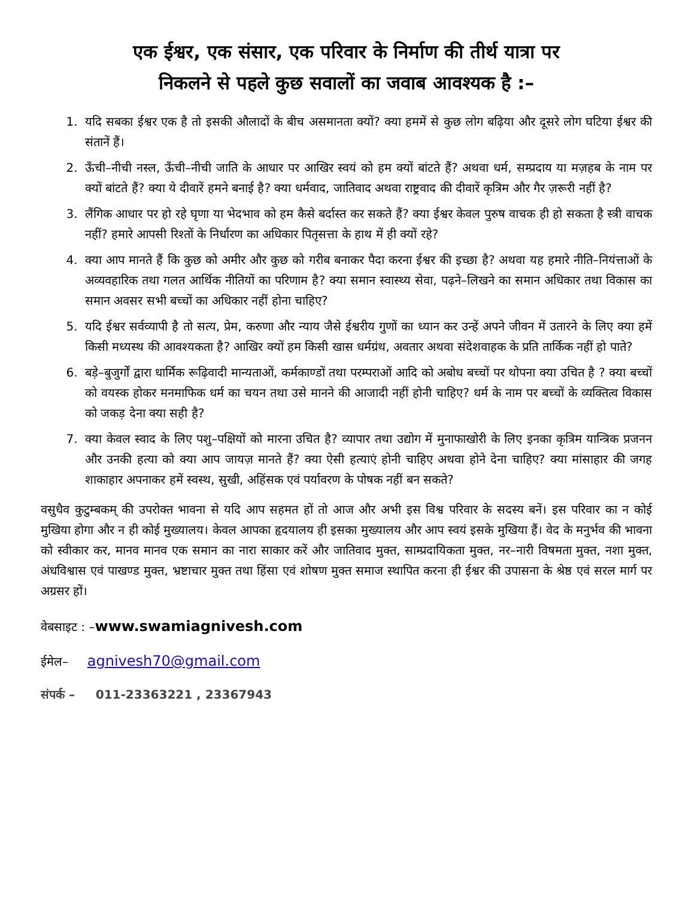एक ईश्वर, एक संसार, एक परिवार के निर्माण की तीर्थ यात्रा पर
निकलने से पहले कुछ सवालों का जवाब आवश्यक है :–
1. यदि सबका ईश्वर एक है तो इसकी औलादों के बीच असमानता क्यों? क्या हममें से कुछ लोग बढ़िया और दूसरे लोग घटिया ईश्वर की संतानें हैं।
2. ऊँची–नीची नस्ल, ऊँची–नीची जाति के आधार पर आखिर स्वयं को हम क्यों बांटते हैं? अथवा धर्म, सम्प्रदाय या मज़हब के नाम पर क्यों बांटते हैं? क्या ये दीवारें हमने बनाई है? क्या धर्मवाद, जातिवाद अथवा राष्ट्रवाद की दीवारें कृत्रिम और गैर ज़रूरी नहीं है?
3. लैंगिक आधार पर हो रहे घृणा या भेदभाव को हम कैसे बर्दास्त कर सकते हैं? क्या ईश्वर केवल पुरुष वाचक ही हो सकता है स्त्री वाचक नहीं? हमारे आपसी रिश्तों के निर्धारण का अधिकार पितृसत्ता के हाथ में ही क्यों रहे?
4. क्या आप मानते हैं कि कुछ को अमीर और कुछ को गरीब बनाकर पैदा करना ईश्वर की इच्छा है? अथवा यह हमारे नीति–नियंत्ताओं के अव्यवहारिक तथा गलत आर्थिक नीतियों का परिणाम है? क्या समान स्वास्थ्य सेवा, पढ़ने–लिखने का समान अधिकार तथा विकास का समान अवसर सभी बच्चों का अधिकार नहीं होना चाहिए?
5. यदि ईश्वर सर्वव्यापी है तो सत्य, प्रेम, करुणा और न्याय जैसे ईश्वरीय गुणों का ध्यान कर उन्हें अपने जीवन में उतारने के लिए क्या हमें किसी मध्यस्थ की आवश्यकता है? आखिर क्यों हम किसी खास धर्मग्रंथ, अवतार अथवा संदेशवाहक के प्रति तार्किक नहीं हो पाते?
6. बड़े–बुजुर्गों द्वारा धार्मिक रूढ़िवादी मान्यताओं, कर्मकाण्डों तथा परम्पराओं आदि को अबोध बच्चों पर थोपना क्या उचित है ? क्या बच्चों को वयस्क होकर मनमाफिक धर्म का चयन तथा उसे मानने की आजादी नहीं होनी चाहिए? धर्म के नाम पर बच्चों के व्यक्तित्व विकास को जकड़ देना क्या सही है?
7. क्या केवल स्वाद के लिए पशु–पक्षियों को मारना उचित है? व्यापार तथा उद्योग में मुनाफाखोरी के लिए इनका कृत्रिम यान्त्रिक प्रजनन और उनकी हत्या को क्या आप जायज़ मानते हैं? क्या ऐसी हत्याएं होनी चाहिए अथवा होने देना चाहिए? क्या मांसाहार की जगह शाकाहार अपनाकर हमें स्वस्थ, सुखी, अहिंसक एवं पर्यावरण के पोषक नहीं बन सकते?
वसुधैव कुटुम्बकम् की उपरोक्त भावना से यदि आप सहमत हों तो आज और अभी इस विश्व परिवार के सदस्य बनें। इस परिवार का न कोई मुखिया होगा और न ही कोई मुख्यालय। केवल आपका हृदयालय ही इसका मुख्यालय और आप स्वयं इसके मुखिया हैं। वेद के मनुर्भव की भावना को स्वीकार कर, मानव मानव एक समान का नारा साकार करें और जातिवाद मुक्त, साम्प्रदायिकता मुक्त, नर–नारी विषमता मुक्त, नशा मुक्त, अंधविश्वास एवं पाखण्ड मुक्त, भ्रष्टाचार मुक्त तथा हिंसा एवं शोषण मुक्त समाज स्थापित करना ही ईश्वर की उपासना के श्रेष्ठ एवं सरल मार्ग पर अग्रसर हों।
वेबसाइट : –www.swamiagnivesh.com
ईमेल– agnivesh70@gmail.com
संपर्क – 011-23363221 , 23367943